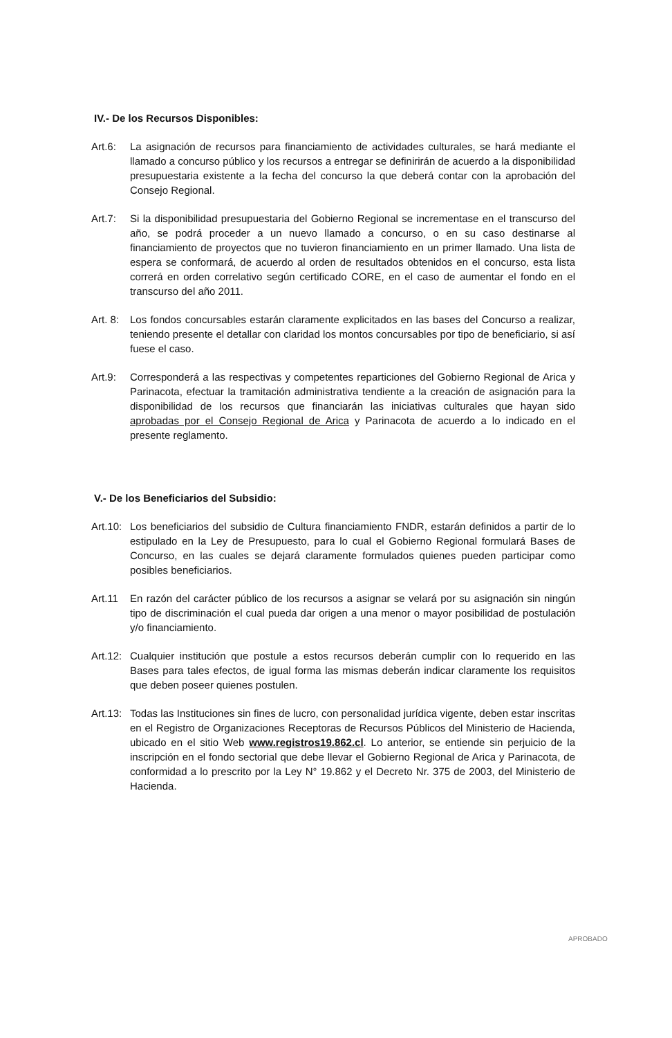IV.- De los Recursos Disponibles:
Art.6: La asignación de recursos para financiamiento de actividades culturales, se hará mediante el llamado a concurso público y los recursos a entregar se definirirán de acuerdo a la disponibilidad presupuestaria existente a la fecha del concurso la que deberá contar con la aprobación del Consejo Regional.
Art.7: Si la disponibilidad presupuestaria del Gobierno Regional se incrementase en el transcurso del año, se podrá proceder a un nuevo llamado a concurso, o en su caso destinarse al financiamiento de proyectos que no tuvieron financiamiento en un primer llamado. Una lista de espera se conformará, de acuerdo al orden de resultados obtenidos en el concurso, esta lista correrá en orden correlativo según certificado CORE, en el caso de aumentar el fondo en el transcurso del año 2011.
Art. 8:
Los fondos concursables estarán claramente explicitados en las bases del Concurso a realizar, teniendo presente el detallar con claridad los montos concursables por tipo de beneficiario, si así fuese el caso.
Art.9: Corresponderá a las respectivas y competentes reparticiones del Gobierno Regional de Arica y Parinacota, efectuar la tramitación administrativa tendiente a la creación de asignación para la disponibilidad de los recursos que financiarán las iniciativas culturales que hayan sido aprobadas por el Consejo Regional de Arica y Parinacota de acuerdo a lo indicado en el presente reglamento.
V.- De los Beneficiarios del Subsidio:
Art.10:
Los beneficiarios del subsidio de Cultura financiamiento FNDR, estarán definidos a partir de lo estipulado en la Ley de Presupuesto, para lo cual el Gobierno Regional formulará Bases de Concurso, en las cuales se dejará claramente formulados quienes pueden participar como posibles beneficiarios.
Art.11 En razón del carácter público de los recursos a asignar se velará por su asignación sin ningún tipo de discriminación el cual pueda dar origen a una menor o mayor posibilidad de postulación y/o financiamiento.
Art.12:
Cualquier institución que postule a estos recursos deberán cumplir con lo requerido en las Bases para tales efectos, de igual forma las mismas deberán indicar claramente los requisitos que deben poseer quienes postulen.
Art.13:
Todas las Instituciones sin fines de lucro, con personalidad jurídica vigente, deben estar inscritas en el Registro de Organizaciones Receptoras de Recursos Públicos del Ministerio de Hacienda, ubicado en el sitio Web www.registros19.862.cl. Lo anterior, se entiende sin perjuicio de la inscripción en el fondo sectorial que debe llevar el Gobierno Regional de Arica y Parinacota, de conformidad a lo prescrito por la Ley N° 19.862 y el Decreto Nr. 375 de 2003, del Ministerio de Hacienda.
APROBADO